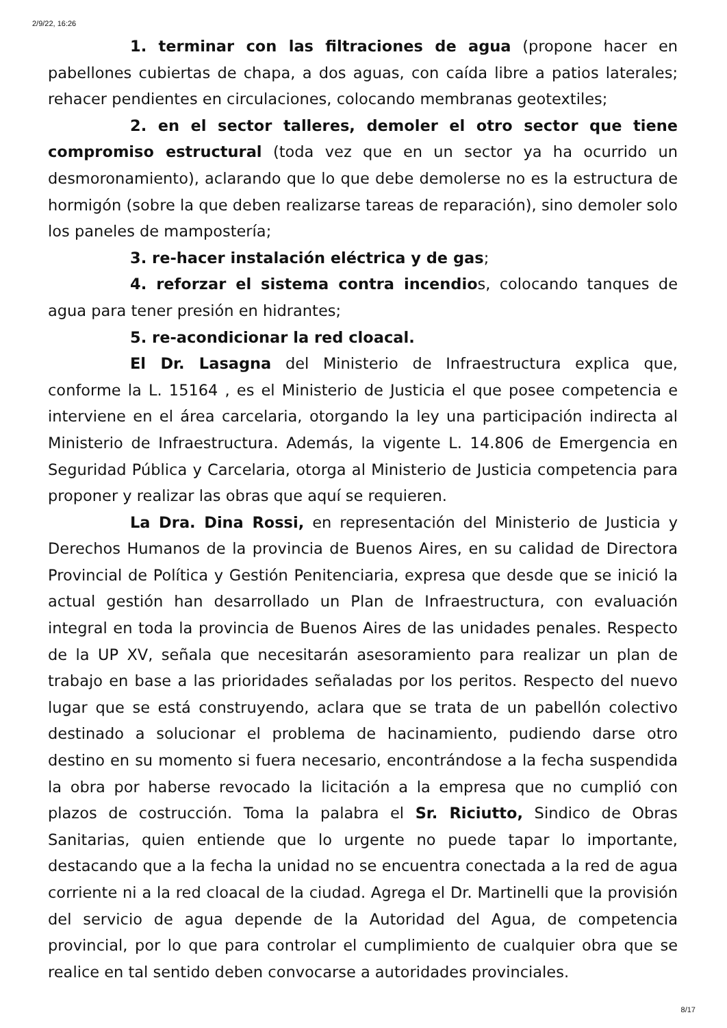2/9/22, 16:26
1. terminar con las filtraciones de agua (propone hacer en pabellones cubiertas de chapa, a dos aguas, con caída libre a patios laterales; rehacer pendientes en circulaciones, colocando membranas geotextiles;
2. en el sector talleres, demoler el otro sector que tiene compromiso estructural (toda vez que en un sector ya ha ocurrido un desmoronamiento), aclarando que lo que debe demolerse no es la estructura de hormigón (sobre la que deben realizarse tareas de reparación), sino demoler solo los paneles de mampostería;
3. re-hacer instalación eléctrica y de gas;
4. reforzar el sistema contra incendios, colocando tanques de agua para tener presión en hidrantes;
5. re-acondicionar la red cloacal.
El Dr. Lasagna del Ministerio de Infraestructura explica que, conforme la L. 15164 , es el Ministerio de Justicia el que posee competencia e interviene en el área carcelaria, otorgando la ley una participación indirecta al Ministerio de Infraestructura. Además, la vigente L. 14.806 de Emergencia en Seguridad Pública y Carcelaria, otorga al Ministerio de Justicia competencia para proponer y realizar las obras que aquí se requieren.
La Dra. Dina Rossi, en representación del Ministerio de Justicia y Derechos Humanos de la provincia de Buenos Aires, en su calidad de Directora Provincial de Política y Gestión Penitenciaria, expresa que desde que se inició la actual gestión han desarrollado un Plan de Infraestructura, con evaluación integral en toda la provincia de Buenos Aires de las unidades penales. Respecto de la UP XV, señala que necesitarán asesoramiento para realizar un plan de trabajo en base a las prioridades señaladas por los peritos. Respecto del nuevo lugar que se está construyendo, aclara que se trata de un pabellón colectivo destinado a solucionar el problema de hacinamiento, pudiendo darse otro destino en su momento si fuera necesario, encontrándose a la fecha suspendida la obra por haberse revocado la licitación a la empresa que no cumplió con plazos de costrucción. Toma la palabra el Sr. Riciutto, Sindico de Obras Sanitarias, quien entiende que lo urgente no puede tapar lo importante, destacando que a la fecha la unidad no se encuentra conectada a la red de agua corriente ni a la red cloacal de la ciudad. Agrega el Dr. Martinelli que la provisión del servicio de agua depende de la Autoridad del Agua, de competencia provincial, por lo que para controlar el cumplimiento de cualquier obra que se realice en tal sentido deben convocarse a autoridades provinciales.
8/17